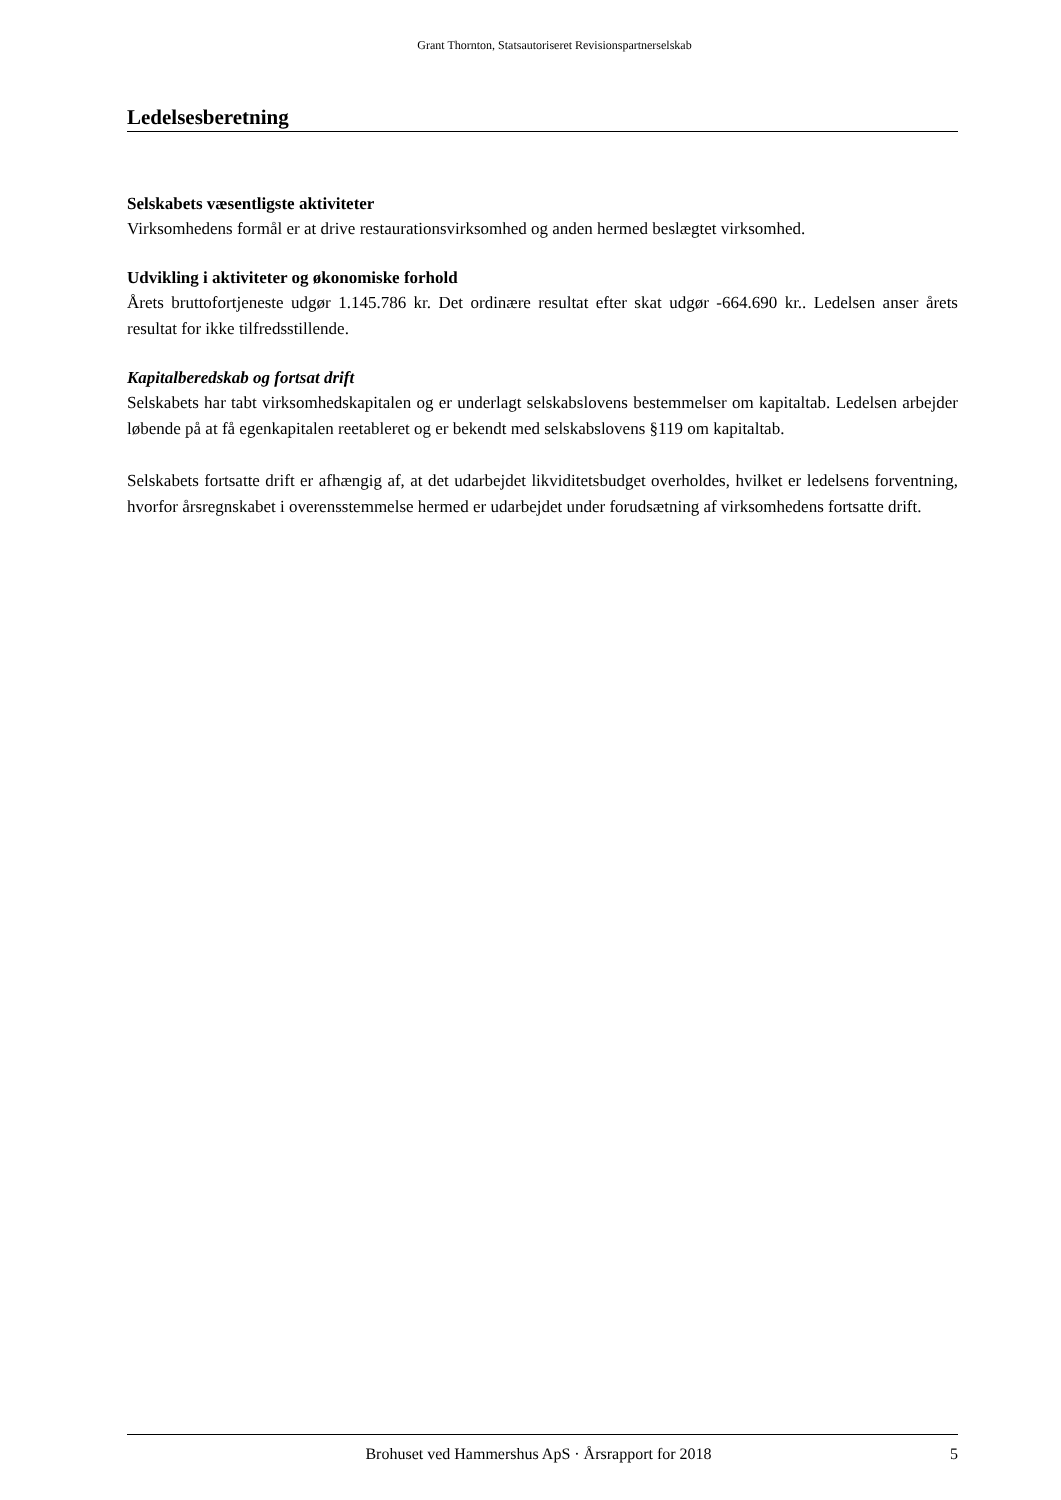Grant Thornton, Statsautoriseret Revisionspartnerselskab
Ledelsesberetning
Selskabets væsentligste aktiviteter
Virksomhedens formål er at drive restaurationsvirksomhed og anden hermed beslægtet virksomhed.
Udvikling i aktiviteter og økonomiske forhold
Årets bruttofortjeneste udgør 1.145.786 kr. Det ordinære resultat efter skat udgør -664.690 kr.. Ledelsen anser årets resultat for ikke tilfredsstillende.
Kapitalberedskab og fortsat drift
Selskabets har tabt virksomhedskapitalen og er underlagt selskabslovens bestemmelser om kapitaltab. Ledelsen arbejder løbende på at få egenkapitalen reetableret og er bekendt med selskabslovens §119 om kapitaltab.
Selskabets fortsatte drift er afhængig af, at det udarbejdet likviditetsbudget overholdes, hvilket er ledelsens forventning, hvorfor årsregnskabet i overensstemmelse hermed er udarbejdet under forudsætning af virksomhedens fortsatte drift.
Brohuset ved Hammershus ApS · Årsrapport for 2018 5